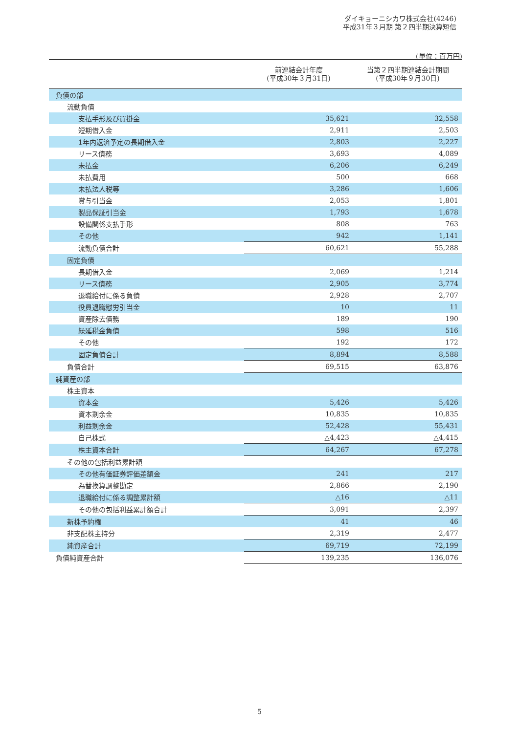ダイキョーニシカワ株式会社(4246)
平成31年３月期 第２四半期決算短信
(単位：百万円)
| | 前連結会計年度 (平成30年３月31日) | 当第２四半期連結会計期間 (平成30年９月30日) |
| --- | --- | --- |
| 負債の部 | | |
| 流動負債 | | |
| 支払手形及び買掛金 | 35,621 | 32,558 |
| 短期借入金 | 2,911 | 2,503 |
| 1年内返済予定の長期借入金 | 2,803 | 2,227 |
| リース債務 | 3,693 | 4,089 |
| 未払金 | 6,206 | 6,249 |
| 未払費用 | 500 | 668 |
| 未払法人税等 | 3,286 | 1,606 |
| 賞与引当金 | 2,053 | 1,801 |
| 製品保証引当金 | 1,793 | 1,678 |
| 設備関係支払手形 | 808 | 763 |
| その他 | 942 | 1,141 |
| 流動負債合計 | 60,621 | 55,288 |
| 固定負債 | | |
| 長期借入金 | 2,069 | 1,214 |
| リース債務 | 2,905 | 3,774 |
| 退職給付に係る負債 | 2,928 | 2,707 |
| 役員退職慰労引当金 | 10 | 11 |
| 資産除去債務 | 189 | 190 |
| 繰延税金負債 | 598 | 516 |
| その他 | 192 | 172 |
| 固定負債合計 | 8,894 | 8,588 |
| 負債合計 | 69,515 | 63,876 |
| 純資産の部 | | |
| 株主資本 | | |
| 資本金 | 5,426 | 5,426 |
| 資本剰余金 | 10,835 | 10,835 |
| 利益剰余金 | 52,428 | 55,431 |
| 自己株式 | △4,423 | △4,415 |
| 株主資本合計 | 64,267 | 67,278 |
| その他の包括利益累計額 | | |
| その他有価証券評価差額金 | 241 | 217 |
| 為替換算調整勘定 | 2,866 | 2,190 |
| 退職給付に係る調整累計額 | △16 | △11 |
| その他の包括利益累計額合計 | 3,091 | 2,397 |
| 新株予約権 | 41 | 46 |
| 非支配株主持分 | 2,319 | 2,477 |
| 純資産合計 | 69,719 | 72,199 |
| 負債純資産合計 | 139,235 | 136,076 |
5